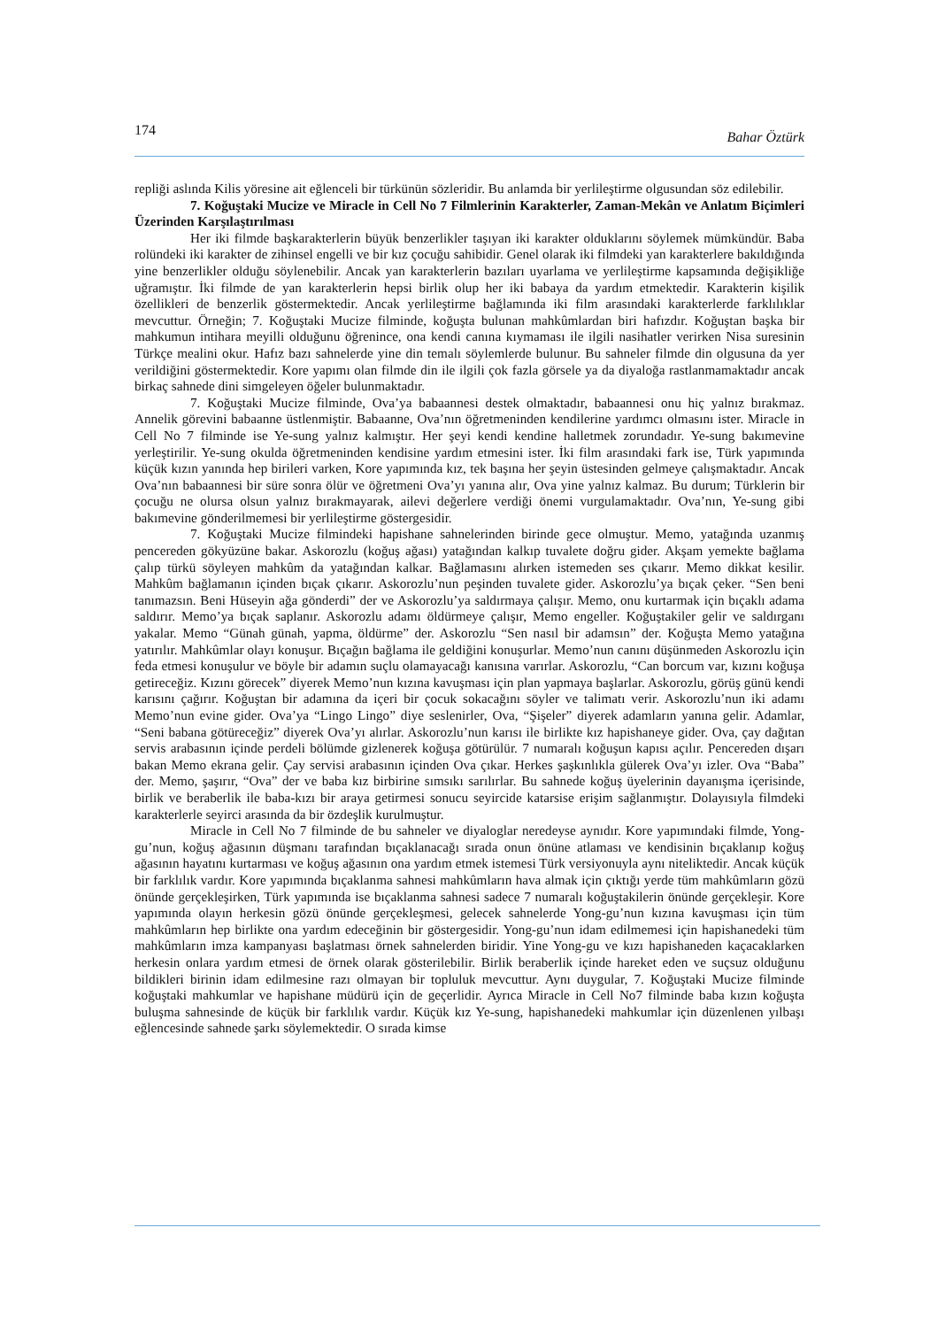174 Bahar Öztürk
repliği aslında Kilis yöresine ait eğlenceli bir türkünün sözleridir. Bu anlamda bir yerlileştirme olgusundan söz edilebilir.
7. Koğuştaki Mucize ve Miracle in Cell No 7 Filmlerinin Karakterler, Zaman-Mekân ve Anlatım Biçimleri Üzerinden Karşılaştırılması
Her iki filmde başkarakterlerin büyük benzerlikler taşıyan iki karakter olduklarını söylemek mümkündür. Baba rolündeki iki karakter de zihinsel engelli ve bir kız çocuğu sahibidir. Genel olarak iki filmdeki yan karakterlere bakıldığında yine benzerlikler olduğu söylenebilir. Ancak yan karakterlerin bazıları uyarlama ve yerlileştirme kapsamında değişikliğe uğramıştır. İki filmde de yan karakterlerin hepsi birlik olup her iki babaya da yardım etmektedir. Karakterin kişilik özellikleri de benzerlik göstermektedir. Ancak yerlileştirme bağlamında iki film arasındaki karakterlerde farklılıklar mevcuttur. Örneğin; 7. Koğuştaki Mucize filminde, koğuşta bulunan mahkûmlardan biri hafızdır. Koğuştan başka bir mahkumun intihara meyilli olduğunu öğrenince, ona kendi canına kıymaması ile ilgili nasihatler verirken Nisa suresinin Türkçe mealini okur. Hafız bazı sahnelerde yine din temalı söylemlerde bulunur. Bu sahneler filmde din olgusuna da yer verildiğini göstermektedir. Kore yapımı olan filmde din ile ilgili çok fazla görsele ya da diyaloğa rastlanmamaktadır ancak birkaç sahnede dini simgeleyen öğeler bulunmaktadır.
7. Koğuştaki Mucize filminde, Ova’ya babaannesi destek olmaktadır, babaannesi onu hiç yalnız bırakmaz. Annelik görevini babaanne üstlenmiştir. Babaanne, Ova’nın öğretmeninden kendilerine yardımcı olmasını ister. Miracle in Cell No 7 filminde ise Ye-sung yalnız kalmıştır. Her şeyi kendi kendine halletmek zorundadır. Ye-sung bakımevine yerleştirilir. Ye-sung okulda öğretmeninden kendisine yardım etmesini ister. İki film arasındaki fark ise, Türk yapımında küçük kızın yanında hep birileri varken, Kore yapımında kız, tek başına her şeyin üstesinden gelmeye çalışmaktadır. Ancak Ova’nın babaannesi bir süre sonra ölür ve öğretmeni Ova’yı yanına alır, Ova yine yalnız kalmaz. Bu durum; Türklerin bir çocuğu ne olursa olsun yalnız bırakmayarak, ailevi değerlere verdiği önemi vurgulamaktadır. Ova’nın, Ye-sung gibi bakımevine gönderilmemesi bir yerlileştirme göstergesidir.
7. Koğuştaki Mucize filmindeki hapishane sahnelerinden birinde gece olmuştur. Memo, yatağında uzanmış pencereden gökyüzüne bakar. Askorozlu (koğuş ağası) yatağından kalkıp tuvalete doğru gider. Akşam yemekte bağlama çalıp türkü söyleyen mahkûm da yatağından kalkar. Bağlamasını alırken istemeden ses çıkarır. Memo dikkat kesilir. Mahkûm bağlamanın içinden bıçak çıkarır. Askorozlu’nun peşinden tuvalete gider. Askorozlu’ya bıçak çeker. “Sen beni tanımazsın. Beni Hüseyin ağa gönderdi” der ve Askorozlu’ya saldırmaya çalışır. Memo, onu kurtarmak için bıçaklı adama saldırır. Memo’ya bıçak saplanır. Askorozlu adamı öldürmeye çalışır, Memo engeller. Koğuştakiler gelir ve saldırganı yakalar. Memo “Günah günah, yapma, öldürme” der. Askorozlu “Sen nasıl bir adamsın” der. Koğuşta Memo yatağına yatırılır. Mahkûmlar olayı konuşur. Bıçağın bağlama ile geldiğini konuşurlar. Memo’nun canını düşünmeden Askorozlu için feda etmesi konuşulur ve böyle bir adamın suçlu olamayacağı kanısına varırlar. Askorozlu, “Can borcum var, kızını koğuşa getireceğiz. Kızını görecek” diyerek Memo’nun kızına kavuşması için plan yapmaya başlarlar. Askorozlu, görüş günü kendi karısını çağırır. Koğuştan bir adamına da içeri bir çocuk sokacağını söyler ve talimatı verir. Askorozlu’nun iki adamı Memo’nun evine gider. Ova’ya “Lingo Lingo” diye seslenirler, Ova, “Şişeler” diyerek adamların yanına gelir. Adamlar, “Seni babana götüreceğiz” diyerek Ova’yı alırlar. Askorozlu’nun karısı ile birlikte kız hapishaneye gider. Ova, çay dağıtan servis arabasının içinde perdeli bölümde gizlenerek koğuşa götürülür. 7 numaralı koğuşun kapısı açılır. Pencereden dışarı bakan Memo ekrana gelir. Çay servisi arabasının içinden Ova çıkar. Herkes şaşkınlıkla gülerek Ova’yı izler. Ova “Baba” der. Memo, şaşırır, “Ova” der ve baba kız birbirine sımsıkı sarılırlar. Bu sahnede koğuş üyelerinin dayanışma içerisinde, birlik ve beraberlik ile baba-kızı bir araya getirmesi sonucu seyircide katarsise erişim sağlanmıştır. Dolayısıyla filmdeki karakterlerle seyirci arasında da bir özdeşlik kurulmuştur.
Miracle in Cell No 7 filminde de bu sahneler ve diyaloglar neredeyse aynıdır. Kore yapımındaki filmde, Yong-gu’nun, koğuş ağasının düşmanı tarafından bıçaklanacağı sırada onun önüne atlaması ve kendisinin bıçaklanıp koğuş ağasının hayatını kurtarması ve koğuş ağasının ona yardım etmek istemesi Türk versiyonuyla aynı niteliktedir. Ancak küçük bir farklılık vardır. Kore yapımında bıçaklanma sahnesi mahkûmların hava almak için çıktığı yerde tüm mahkûmların gözü önünde gerçekleşirken, Türk yapımında ise bıçaklanma sahnesi sadece 7 numaralı koğuştakilerin önünde gerçekleşir. Kore yapımında olayın herkesin gözü önünde gerçekleşmesi, gelecek sahnelerde Yong-gu’nun kızına kavuşması için tüm mahkûmların hep birlikte ona yardım edeceğinin bir göstergesidir. Yong-gu’nun idam edilmemesi için hapishanedeki tüm mahkûmların imza kampanyası başlatması örnek sahnelerden biridir. Yine Yong-gu ve kızı hapishaneden kaçacaklarken herkesin onlara yardım etmesi de örnek olarak gösterilebilir. Birlik beraberlik içinde hareket eden ve suçsuz olduğunu bildikleri birinin idam edilmesine razı olmayan bir topluluk mevcuttur. Aynı duygular, 7. Koğuştaki Mucize filminde koğuştaki mahkumlar ve hapishane müdürü için de geçerlidir. Ayrıca Miracle in Cell No7 filminde baba kızın koğuşta buluşma sahnesinde de küçük bir farklılık vardır. Küçük kız Ye-sung, hapishanedeki mahkumlar için düzenlenen yılbaşı eğlencesinde sahnede şarkı söylemektedir. O sırada kimse